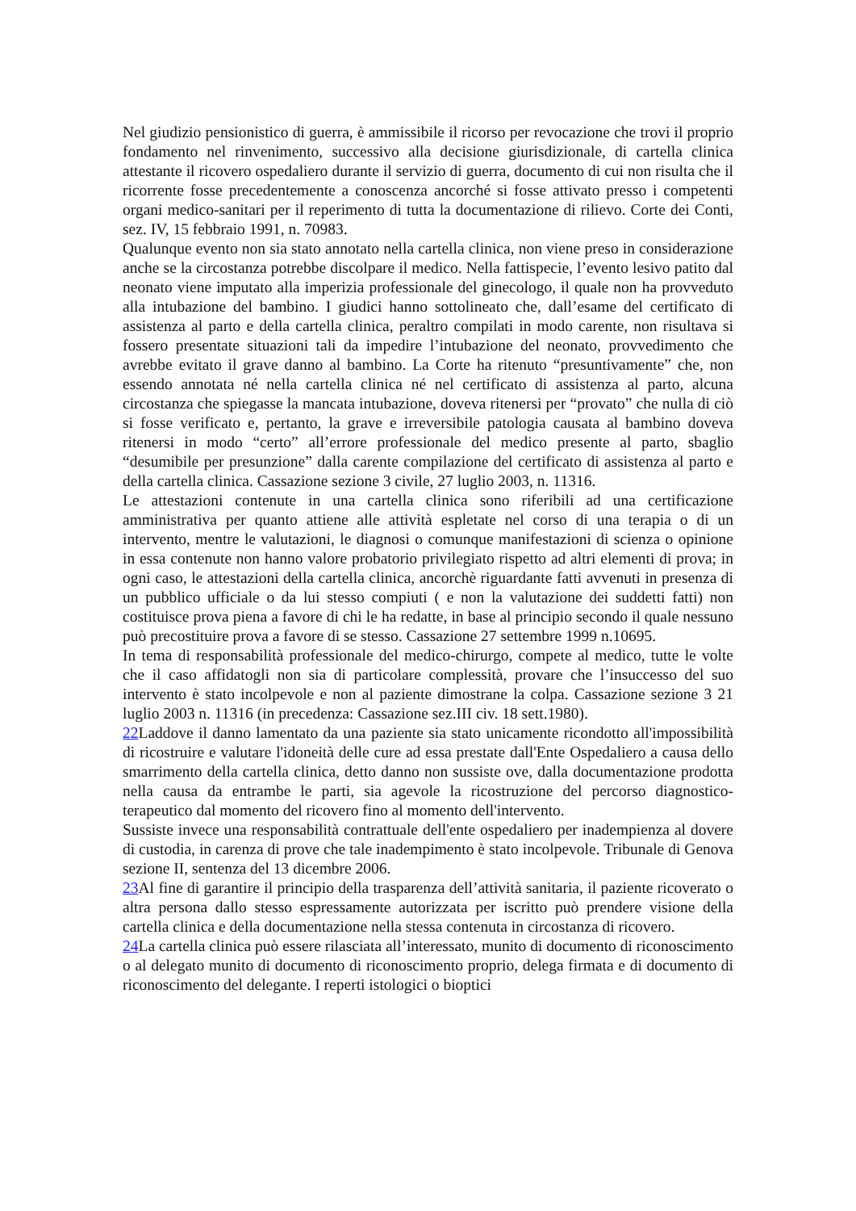Nel giudizio pensionistico di guerra, è ammissibile il ricorso per revocazione che trovi il proprio fondamento nel rinvenimento, successivo alla decisione giurisdizionale, di cartella clinica attestante il ricovero ospedaliero durante il servizio di guerra, documento di cui non risulta che il ricorrente fosse precedentemente a conoscenza ancorché si fosse attivato presso i competenti organi medico-sanitari per il reperimento di tutta la documentazione di rilievo. Corte dei Conti, sez. IV, 15 febbraio 1991, n. 70983.
Qualunque evento non sia stato annotato nella cartella clinica, non viene preso in considerazione anche se la circostanza potrebbe discolpare il medico. Nella fattispecie, l’evento lesivo patito dal neonato viene imputato alla imperizia professionale del ginecologo, il quale non ha provveduto alla intubazione del bambino. I giudici hanno sottolineato che, dall’esame del certificato di assistenza al parto e della cartella clinica, peraltro compilati in modo carente, non risultava si fossero presentate situazioni tali da impedire l’intubazione del neonato, provvedimento che avrebbe evitato il grave danno al bambino. La Corte ha ritenuto “presuntivamente” che, non essendo annotata né nella cartella clinica né nel certificato di assistenza al parto, alcuna circostanza che spiegasse la mancata intubazione, doveva ritenersi per “provato” che nulla di ciò si fosse verificato e, pertanto, la grave e irreversibile patologia causata al bambino doveva ritenersi in modo “certo” all’errore professionale del medico presente al parto, sbaglio “desumibile per presunzione” dalla carente compilazione del certificato di assistenza al parto e della cartella clinica. Cassazione sezione 3 civile, 27 luglio 2003, n. 11316.
Le attestazioni contenute in una cartella clinica sono riferibili ad una certificazione amministrativa per quanto attiene alle attività espletate nel corso di una terapia o di un intervento, mentre le valutazioni, le diagnosi o comunque manifestazioni di scienza o opinione in essa contenute non hanno valore probatorio privilegiato rispetto ad altri elementi di prova; in ogni caso, le attestazioni della cartella clinica, ancorchè riguardante fatti avvenuti in presenza di un pubblico ufficiale o da lui stesso compiuti ( e non la valutazione dei suddetti fatti) non costituisce prova piena a favore di chi le ha redatte, in base al principio secondo il quale nessuno può precostituire prova a favore di se stesso. Cassazione 27 settembre 1999 n.10695.
In tema di responsabilità professionale del medico-chirurgo, compete al medico, tutte le volte che il caso affidatogli non sia di particolare complessità, provare che l’insuccesso del suo intervento è stato incolpevole e non al paziente dimostrane la colpa. Cassazione sezione 3 21 luglio 2003 n. 11316 (in precedenza: Cassazione sez.III civ. 18 sett.1980).
22 Laddove il danno lamentato da una paziente sia stato unicamente ricondotto all'impossibilità di ricostruire e valutare l'idoneità delle cure ad essa prestate dall'Ente Ospedaliero a causa dello smarrimento della cartella clinica, detto danno non sussiste ove, dalla documentazione prodotta nella causa da entrambe le parti, sia agevole la ricostruzione del percorso diagnostico-terapeutico dal momento del ricovero fino al momento dell'intervento.
Sussiste invece una responsabilità contrattuale dell'ente ospedaliero per inadempienza al dovere di custodia, in carenza di prove che tale inadempimento è stato incolpevole. Tribunale di Genova sezione II, sentenza del 13 dicembre 2006.
23 Al fine di garantire il principio della trasparenza dell’attività sanitaria, il paziente ricoverato o altra persona dallo stesso espressamente autorizzata per iscritto può prendere visione della cartella clinica e della documentazione nella stessa contenuta in circostanza di ricovero.
24 La cartella clinica può essere rilasciata all’interessato, munito di documento di riconoscimento o al delegato munito di documento di riconoscimento proprio, delega firmata e di documento di riconoscimento del delegante. I reperti istologici o bioptici